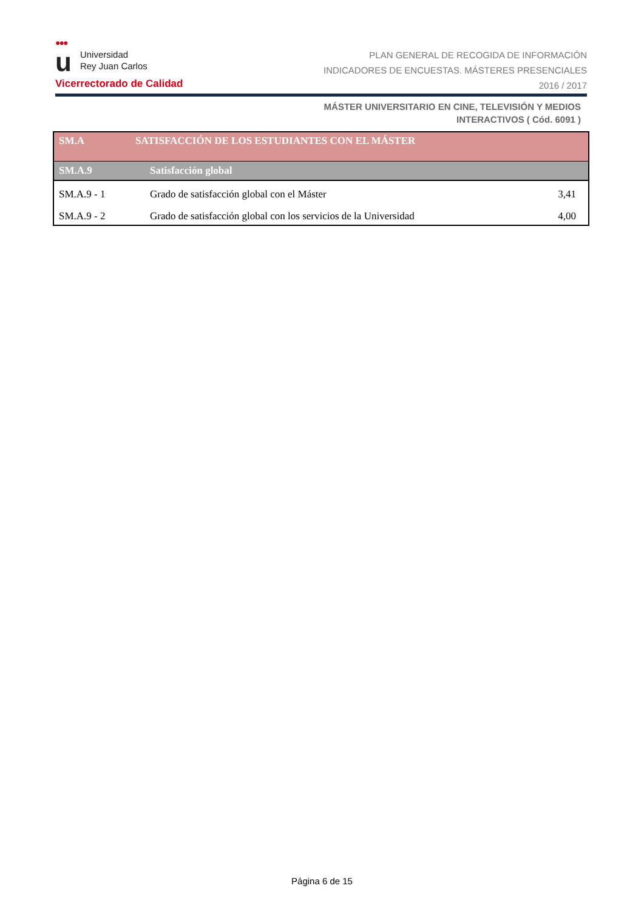●●●
u Universidad
Rey Juan Carlos
Vicerrectorado de Calidad
PLAN GENERAL DE RECOGIDA DE INFORMACIÓN
INDICADORES DE ENCUESTAS. MÁSTERES PRESENCIALES
2016 / 2017
MÁSTER UNIVERSITARIO EN CINE, TELEVISIÓN Y MEDIOS
INTERACTIVOS ( Cód. 6091 )
| SM.A | SATISFACCIÓN DE LOS ESTUDIANTES CON EL MÁSTER | |
| --- | --- | --- |
| SM.A.9 | Satisfacción global | |
| SM.A.9 - 1 | Grado de satisfacción global con el Máster | 3,41 |
| SM.A.9 - 2 | Grado de satisfacción global con los servicios de la Universidad | 4,00 |
Página 6 de 15